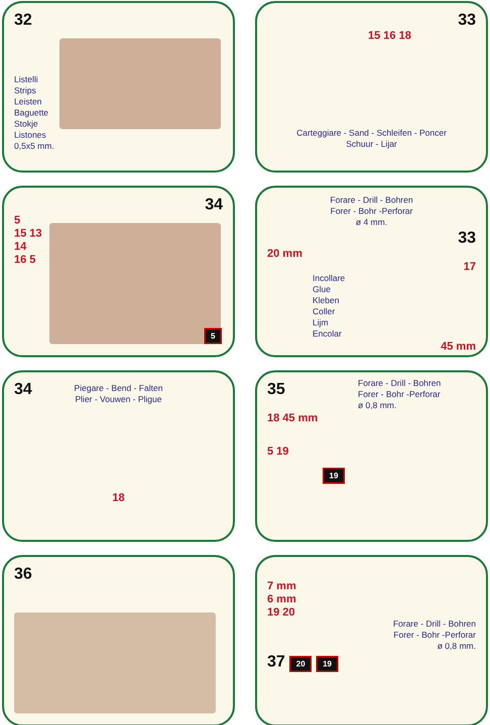32
Listelli
Strips
Leisten
Baguette
Stokje
Listones
0,5x5 mm.
33
15 16 18
Carteggiare - Sand - Schleifen - Poncer
Schuur - Lijar
34
5
15 13
14
16 5
5
Forare - Drill - Bohren
Forer - Bohr -Perforar
ø 4 mm.
33
20 mm
17
Incollare
Glue
Kleben
Coller
Lijm
Encolar
45 mm
34
Piegare - Bend - Falten
Plier - Vouwen - Pligue
18
35
Forare - Drill - Bohren
Forer - Bohr -Perforar
ø 0,8 mm.
18 45 mm
5 19
19
36
7 mm
6 mm
19 20
Forare - Drill - Bohren
Forer - Bohr -Perforar
ø 0,8 mm.
37 20 19